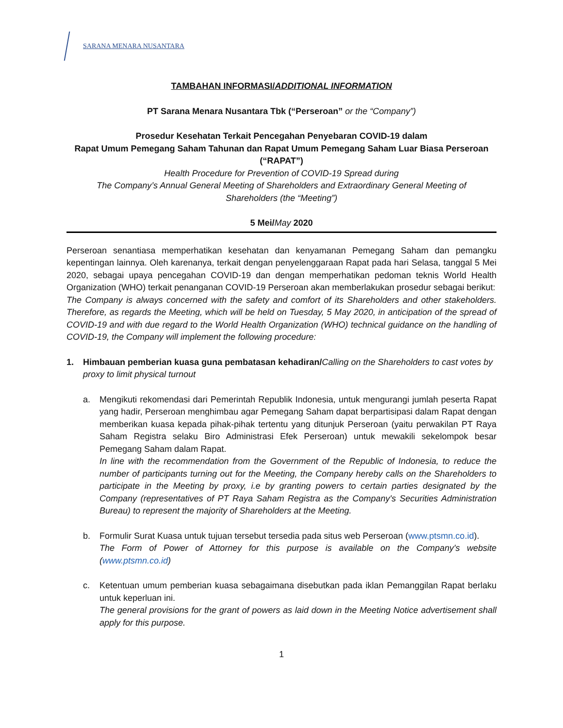SARANA MENARA NUSANTARA
TAMBAHAN INFORMASI/ADDITIONAL INFORMATION
PT Sarana Menara Nusantara Tbk (“Perseroan” or the “Company”)
Prosedur Kesehatan Terkait Pencegahan Penyebaran COVID-19 dalam
Rapat Umum Pemegang Saham Tahunan dan Rapat Umum Pemegang Saham Luar Biasa Perseroan
(“RAPAT”)
Health Procedure for Prevention of COVID-19 Spread during
The Company’s Annual General Meeting of Shareholders and Extraordinary General Meeting of
Shareholders (the “Meeting”)
5 Mei/May 2020
Perseroan senantiasa memperhatikan kesehatan dan kenyamanan Pemegang Saham dan pemangku kepentingan lainnya. Oleh karenanya, terkait dengan penyelenggaraan Rapat pada hari Selasa, tanggal 5 Mei 2020, sebagai upaya pencegahan COVID-19 dan dengan memperhatikan pedoman teknis World Health Organization (WHO) terkait penanganan COVID-19 Perseroan akan memberlakukan prosedur sebagai berikut:
The Company is always concerned with the safety and comfort of its Shareholders and other stakeholders. Therefore, as regards the Meeting, which will be held on Tuesday, 5 May 2020, in anticipation of the spread of COVID-19 and with due regard to the World Health Organization (WHO) technical guidance on the handling of COVID-19, the Company will implement the following procedure:
1. Himbauan pemberian kuasa guna pembatasan kehadiran/Calling on the Shareholders to cast votes by proxy to limit physical turnout
a. Mengikuti rekomendasi dari Pemerintah Republik Indonesia, untuk mengurangi jumlah peserta Rapat yang hadir, Perseroan menghimbau agar Pemegang Saham dapat berpartisipasi dalam Rapat dengan memberikan kuasa kepada pihak-pihak tertentu yang ditunjuk Perseroan (yaitu perwakilan PT Raya Saham Registra selaku Biro Administrasi Efek Perseroan) untuk mewakili sekelompok besar Pemegang Saham dalam Rapat.
In line with the recommendation from the Government of the Republic of Indonesia, to reduce the number of participants turning out for the Meeting, the Company hereby calls on the Shareholders to participate in the Meeting by proxy, i.e by granting powers to certain parties designated by the Company (representatives of PT Raya Saham Registra as the Company's Securities Administration Bureau) to represent the majority of Shareholders at the Meeting.
b. Formulir Surat Kuasa untuk tujuan tersebut tersedia pada situs web Perseroan (www.ptsmn.co.id).
The Form of Power of Attorney for this purpose is available on the Company's website (www.ptsmn.co.id)
c. Ketentuan umum pemberian kuasa sebagaimana disebutkan pada iklan Pemanggilan Rapat berlaku untuk keperluan ini.
The general provisions for the grant of powers as laid down in the Meeting Notice advertisement shall apply for this purpose.
1